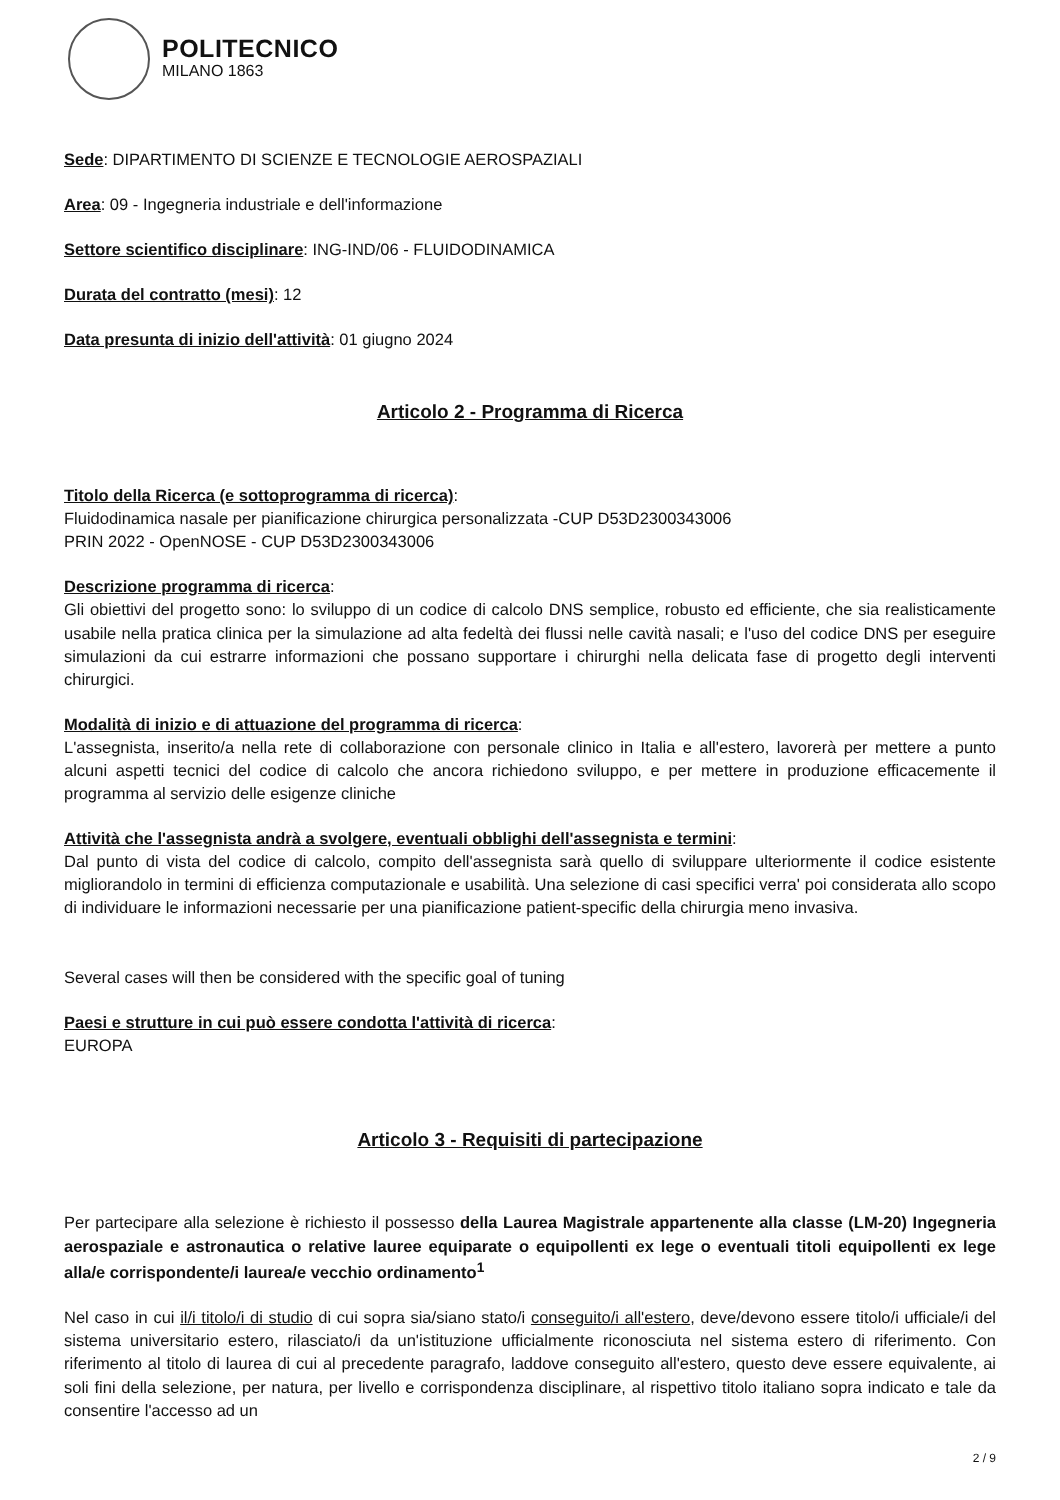POLITECNICO
MILANO 1863
Sede: DIPARTIMENTO DI SCIENZE E TECNOLOGIE AEROSPAZIALI
Area: 09 - Ingegneria industriale e dell'informazione
Settore scientifico disciplinare: ING-IND/06 - FLUIDODINAMICA
Durata del contratto (mesi): 12
Data presunta di inizio dell'attività: 01 giugno 2024
Articolo 2 - Programma di Ricerca
Titolo della Ricerca (e sottoprogramma di ricerca):
Fluidodinamica nasale per pianificazione chirurgica personalizzata -CUP D53D2300343006
PRIN 2022 - OpenNOSE - CUP D53D2300343006
Descrizione programma di ricerca:
Gli obiettivi del progetto sono: lo sviluppo di un codice di calcolo DNS semplice, robusto ed efficiente, che sia realisticamente usabile nella pratica clinica per la simulazione ad alta fedeltà dei flussi nelle cavità nasali; e l'uso del codice DNS per eseguire simulazioni da cui estrarre informazioni che possano supportare i chirurghi nella delicata fase di progetto degli interventi chirurgici.
Modalità di inizio e di attuazione del programma di ricerca:
L'assegnista, inserito/a nella rete di collaborazione con personale clinico in Italia e all'estero, lavorerà per mettere a punto alcuni aspetti tecnici del codice di calcolo che ancora richiedono sviluppo, e per mettere in produzione efficacemente il programma al servizio delle esigenze cliniche
Attività che l'assegnista andrà a svolgere, eventuali obblighi dell'assegnista e termini:
Dal punto di vista del codice di calcolo, compito dell'assegnista sarà quello di sviluppare ulteriormente il codice esistente migliorandolo in termini di efficienza computazionale e usabilità. Una selezione di casi specifici verra' poi considerata allo scopo di individuare le informazioni necessarie per una pianificazione patient-specific della chirurgia meno invasiva.
Several cases will then be considered with the specific goal of tuning
Paesi e strutture in cui può essere condotta l'attività di ricerca:
EUROPA
Articolo 3 - Requisiti di partecipazione
Per partecipare alla selezione è richiesto il possesso della Laurea Magistrale appartenente alla classe (LM-20) Ingegneria aerospaziale e astronautica o relative lauree equiparate o equipollenti ex lege o eventuali titoli equipollenti ex lege alla/e corrispondente/i laurea/e vecchio ordinamento<sup>1</sup>
Nel caso in cui il/i titolo/i di studio di cui sopra sia/siano stato/i conseguito/i all'estero, deve/devono essere titolo/i ufficiale/i del sistema universitario estero, rilasciato/i da un'istituzione ufficialmente riconosciuta nel sistema estero di riferimento. Con riferimento al titolo di laurea di cui al precedente paragrafo, laddove conseguito all'estero, questo deve essere equivalente, ai soli fini della selezione, per natura, per livello e corrispondenza disciplinare, al rispettivo titolo italiano sopra indicato e tale da consentire l'accesso ad un
2 / 9